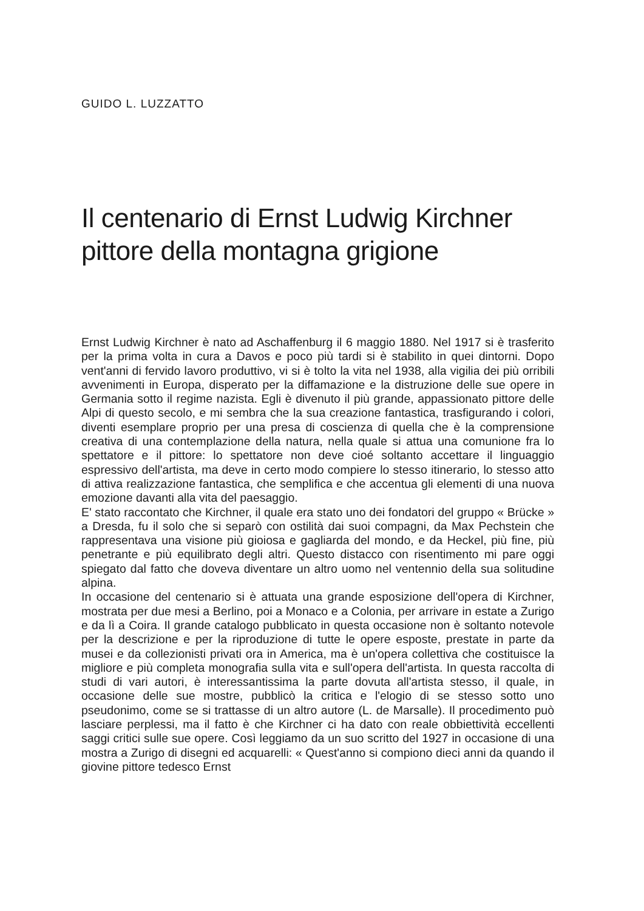GUIDO L. LUZZATTO
Il centenario di Ernst Ludwig Kirchner
pittore della montagna grigione
Ernst Ludwig Kirchner è nato ad Aschaffenburg il 6 maggio 1880. Nel 1917 si è trasferito per la prima volta in cura a Davos e poco più tardi si è stabilito in quei dintorni. Dopo vent'anni di fervido lavoro produttivo, vi si è tolto la vita nel 1938, alla vigilia dei più orribili avvenimenti in Europa, disperato per la diffamazione e la distruzione delle sue opere in Germania sotto il regime nazista. Egli è divenuto il più grande, appassionato pittore delle Alpi di questo secolo, e mi sembra che la sua creazione fantastica, trasfigurando i colori, diventi esemplare proprio per una presa di coscienza di quella che è la comprensione creativa di una contemplazione della natura, nella quale si attua una comunione fra lo spettatore e il pittore: lo spettatore non deve cioé soltanto accettare il linguaggio espressivo dell'artista, ma deve in certo modo compiere lo stesso itinerario, lo stesso atto di attiva realizzazione fantastica, che semplifica e che accentua gli elementi di una nuova emozione davanti alla vita del paesaggio.
E' stato raccontato che Kirchner, il quale era stato uno dei fondatori del gruppo « Brücke » a Dresda, fu il solo che si separò con ostilità dai suoi compagni, da Max Pechstein che rappresentava una visione più gioiosa e gagliarda del mondo, e da Heckel, più fine, più penetrante e più equilibrato degli altri. Questo distacco con risentimento mi pare oggi spiegato dal fatto che doveva diventare un altro uomo nel ventennio della sua solitudine alpina.
In occasione del centenario si è attuata una grande esposizione dell'opera di Kirchner, mostrata per due mesi a Berlino, poi a Monaco e a Colonia, per arrivare in estate a Zurigo e da lì a Coira. Il grande catalogo pubblicato in questa occasione non è soltanto notevole per la descrizione e per la riproduzione di tutte le opere esposte, prestate in parte da musei e da collezionisti privati ora in America, ma è un'opera collettiva che costituisce la migliore e più completa monografia sulla vita e sull'opera dell'artista. In questa raccolta di studi di vari autori, è interessantissima la parte dovuta all'artista stesso, il quale, in occasione delle sue mostre, pubblicò la critica e l'elogio di se stesso sotto uno pseudonimo, come se si trattasse di un altro autore (L. de Marsalle). Il procedimento può lasciare perplessi, ma il fatto è che Kirchner ci ha dato con reale obbiettività eccellenti saggi critici sulle sue opere. Così leggiamo da un suo scritto del 1927 in occasione di una mostra a Zurigo di disegni ed acquarelli: « Quest'anno si compiono dieci anni da quando il giovine pittore tedesco Ernst